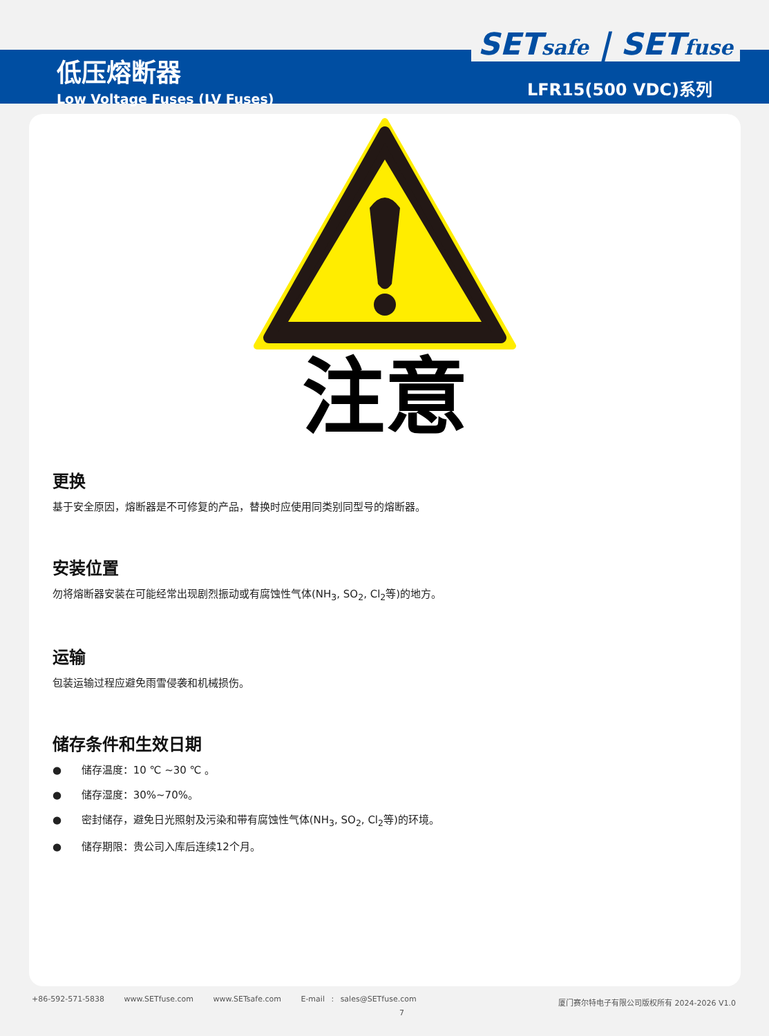低压熔断器
Low Voltage Fuses (LV Fuses)
SETsafe | SETfuse
LFR15(500 VDC)系列
注意
更换
基于安全原因，熔断器是不可修复的产品，替换时应使用同类别同型号的熔断器。
安装位置
勿将熔断器安装在可能经常出现剧烈振动或有腐蚀性气体(NH<sub>3</sub>, SO<sub>2</sub>, Cl<sub>2</sub>等)的地方。
运输
包装运输过程应避免雨雪侵袭和机械损伤。
储存条件和生效日期
● 储存温度：10 ℃ ~30 ℃ 。
● 储存湿度：30%~70%。
● 密封储存，避免日光照射及污染和带有腐蚀性气体(NH<sub>3</sub>, SO<sub>2</sub>, Cl<sub>2</sub>等)的环境。
● 储存期限：贵公司入库后连续12个月。
+86-592-571-5838 www.SETfuse.com www.SETsafe.com E-mail : sales@SETfuse.com
厦门赛尔特电子有限公司版权所有 2024-2026 V1.0
7